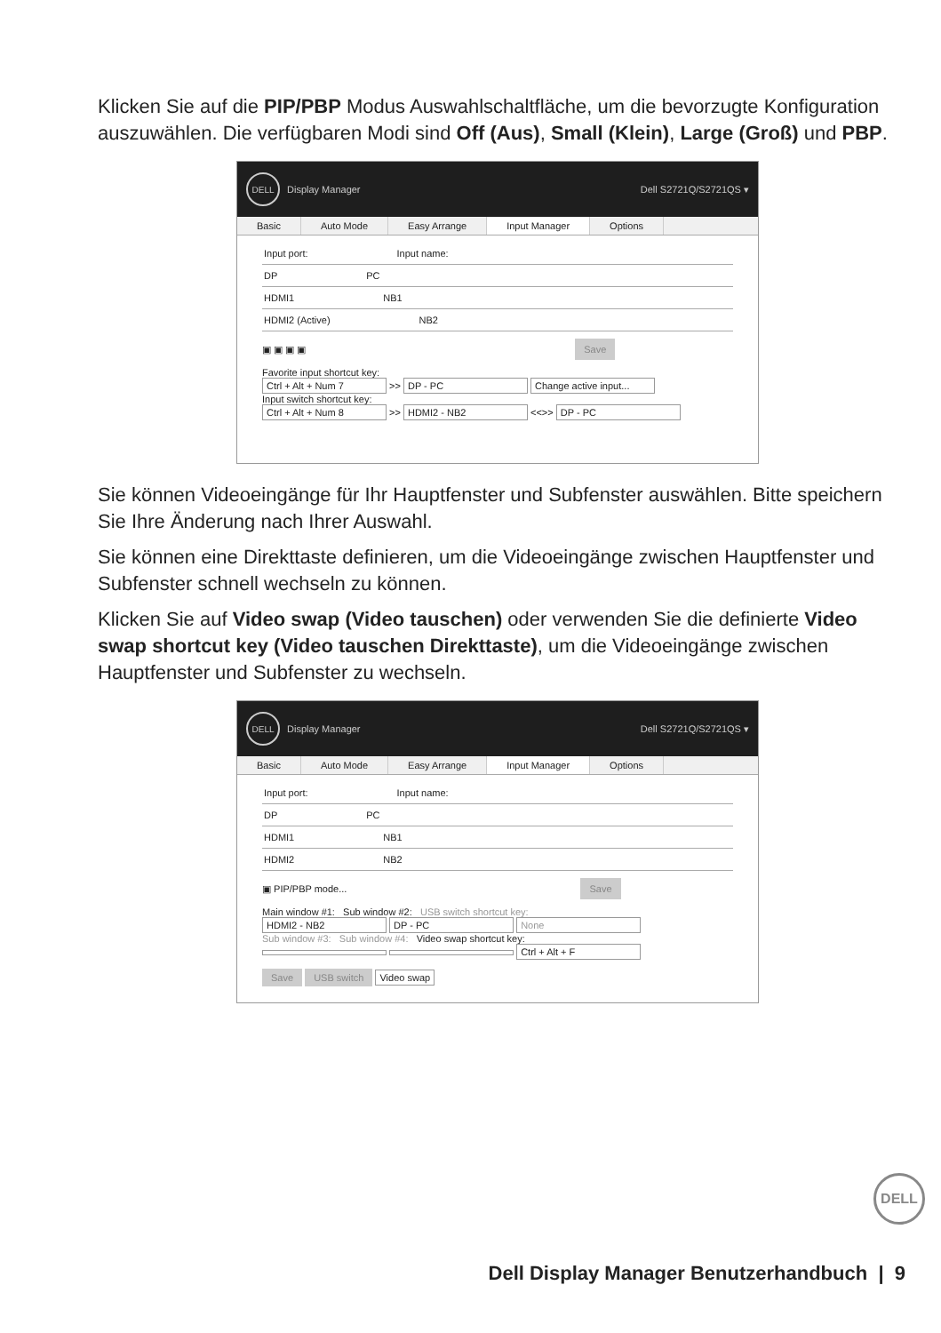Klicken Sie auf die PIP/PBP Modus Auswahlschaltfläche, um die bevorzugte Konfiguration auszuwählen. Die verfügbaren Modi sind Off (Aus), Small (Klein), Large (Groß) und PBP.
DELL Display Manager Dell S2721Q/S2721QS ▾
Basic Auto Mode Easy Arrange Input Manager Options
Input port: Input name:
DP PC
HDMI1 NB1
HDMI2 (Active) NB2
▣ ▣ ▣ ▣ Save
Favorite input shortcut key:
Ctrl + Alt + Num 7 >> DP - PC Change active input...
Input switch shortcut key:
Ctrl + Alt + Num 8 >> HDMI2 - NB2 <<>> DP - PC
Sie können Videoeingänge für Ihr Hauptfenster und Subfenster auswählen. Bitte speichern Sie Ihre Änderung nach Ihrer Auswahl.
Sie können eine Direkttaste definieren, um die Videoeingänge zwischen Hauptfenster und Subfenster schnell wechseln zu können.
Klicken Sie auf Video swap (Video tauschen) oder verwenden Sie die definierte Video swap shortcut key (Video tauschen Direkttaste), um die Videoeingänge zwischen Hauptfenster und Subfenster zu wechseln.
DELL Display Manager Dell S2721Q/S2721QS ▾
Basic Auto Mode Easy Arrange Input Manager Options
Input port: Input name:
DP PC
HDMI1 NB1
HDMI2 NB2
▣ PIP/PBP mode... Save
Main window #1: Sub window #2: USB switch shortcut key:
HDMI2 - NB2 DP - PC None
Sub window #3: Sub window #4: Video swap shortcut key:
Ctrl + Alt + F
Save USB switch Video swap
DELL
Dell Display Manager Benutzerhandbuch | 9